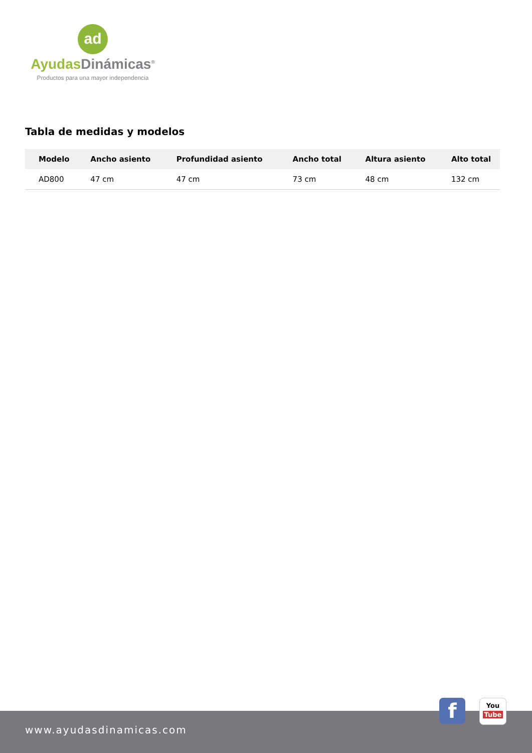ad
Ayudas Dinámicas<sup>®</sup>
Productos para una mayor independencia
Tabla de medidas y modelos
| Modelo | Ancho asiento | Profundidad asiento | Ancho total | Altura asiento | Alto total |
| --- | --- | --- | --- | --- | --- |
| AD800 | 47 cm | 47 cm | 73 cm | 48 cm | 132 cm |
www.ayudasdinamicas.com
f
You
Tube